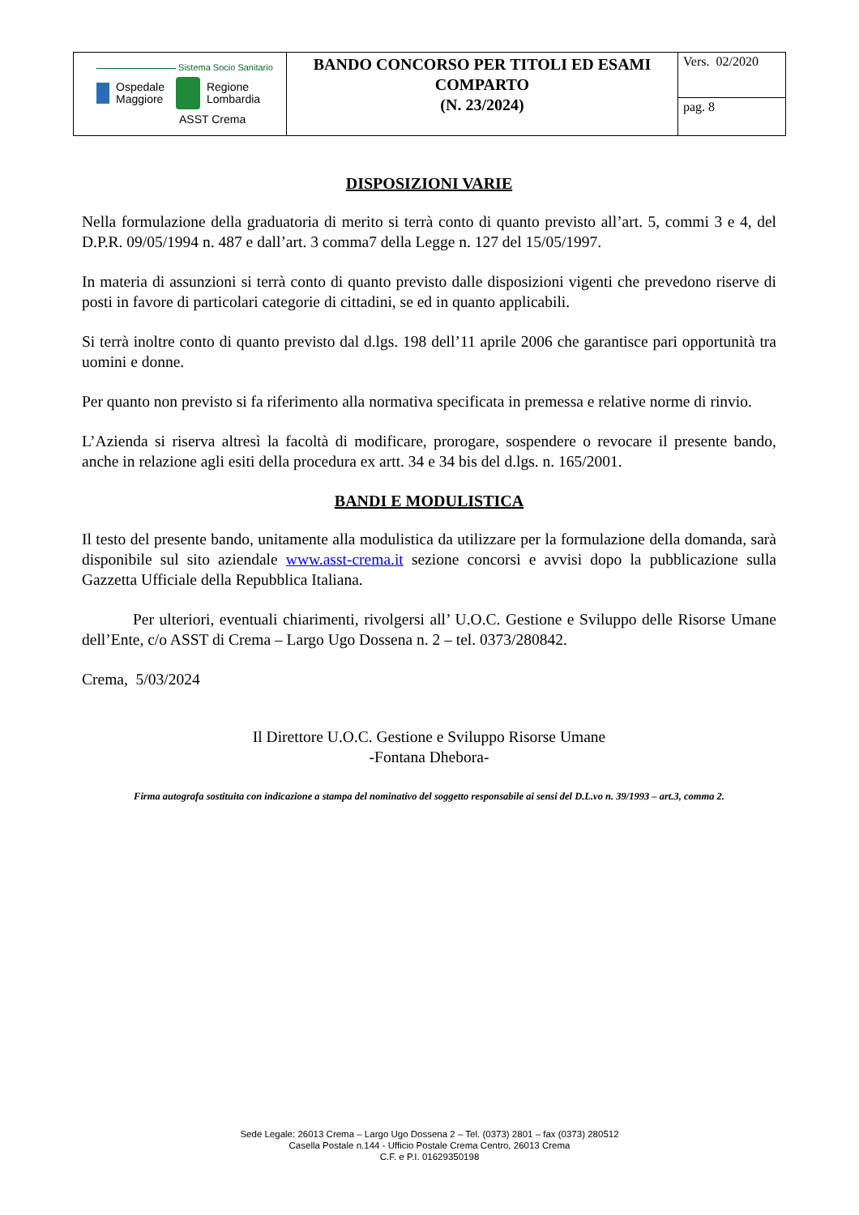| Sistema Socio Sanitario Ospedale Maggiore Regione Lombardia ASST Crema | BANDO CONCORSO PER TITOLI ED ESAMI COMPARTO (N. 23/2024) | Vers. 02/2020 |
| | | pag. 8 |
DISPOSIZIONI VARIE
Nella formulazione della graduatoria di merito si terrà conto di quanto previsto all’art. 5, commi 3 e 4, del D.P.R. 09/05/1994 n. 487 e dall’art. 3 comma7 della Legge n. 127 del 15/05/1997.
In materia di assunzioni si terrà conto di quanto previsto dalle disposizioni vigenti che prevedono riserve di posti in favore di particolari categorie di cittadini, se ed in quanto applicabili.
Si terrà inoltre conto di quanto previsto dal d.lgs. 198 dell’11 aprile 2006 che garantisce pari opportunità tra uomini e donne.
Per quanto non previsto si fa riferimento alla normativa specificata in premessa e relative norme di rinvio.
L’Azienda si riserva altresì la facoltà di modificare, prorogare, sospendere o revocare il presente bando, anche in relazione agli esiti della procedura ex artt. 34 e 34 bis del d.lgs. n. 165/2001.
BANDI E MODULISTICA
Il testo del presente bando, unitamente alla modulistica da utilizzare per la formulazione della domanda, sarà disponibile sul sito aziendale www.asst-crema.it sezione concorsi e avvisi dopo la pubblicazione sulla Gazzetta Ufficiale della Repubblica Italiana.
Per ulteriori, eventuali chiarimenti, rivolgersi all’ U.O.C. Gestione e Sviluppo delle Risorse Umane dell’Ente, c/o ASST di Crema – Largo Ugo Dossena n. 2 – tel. 0373/280842.
Crema, 5/03/2024
Il Direttore U.O.C. Gestione e Sviluppo Risorse Umane
-Fontana Dhebora-
Firma autografa sostituita con indicazione a stampa del nominativo del soggetto responsabile ai sensi del D.L.vo n. 39/1993 – art.3, comma 2.
Sede Legale: 26013 Crema – Largo Ugo Dossena 2 – Tel. (0373) 2801 – fax (0373) 280512
Casella Postale n.144 - Ufficio Postale Crema Centro, 26013 Crema
C.F. e P.I. 01629350198